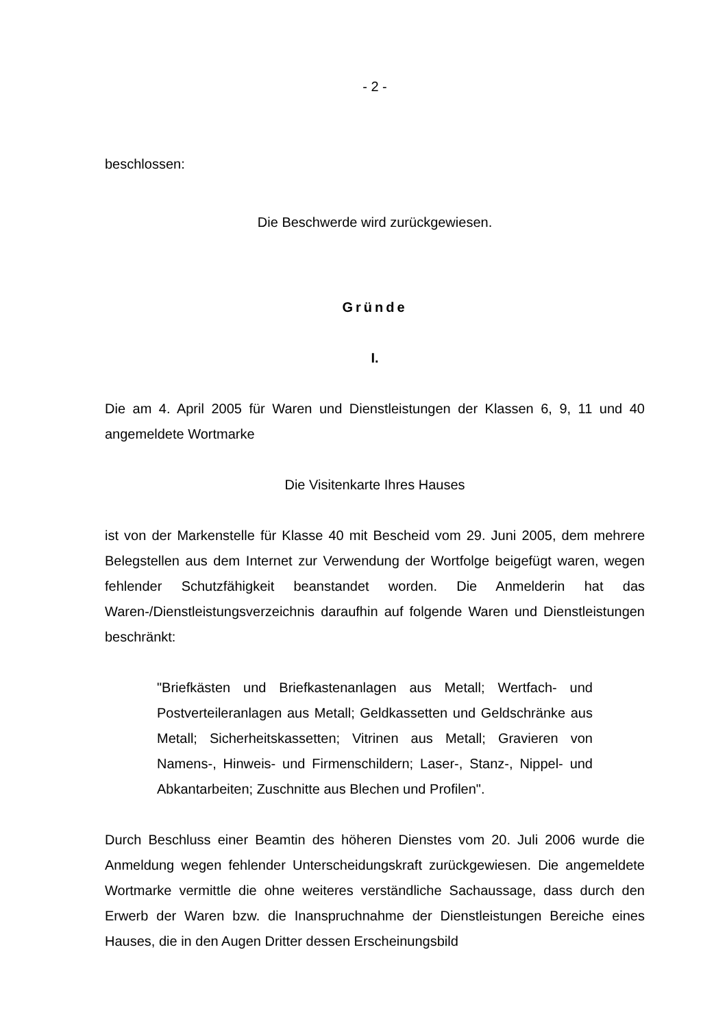- 2 -
beschlossen:
Die Beschwerde wird zurückgewiesen.
Gründe
I.
Die am 4. April 2005 für Waren und Dienstleistungen der Klassen 6, 9, 11 und 40 angemeldete Wortmarke
Die Visitenkarte Ihres Hauses
ist von der Markenstelle für Klasse 40 mit Bescheid vom 29. Juni 2005, dem mehrere Belegstellen aus dem Internet zur Verwendung der Wortfolge beigefügt waren, wegen fehlender Schutzfähigkeit beanstandet worden. Die Anmelderin hat das Waren-/Dienstleistungsverzeichnis daraufhin auf folgende Waren und Dienstleistungen beschränkt:
"Briefkästen und Briefkastenanlagen aus Metall; Wertfach- und Postverteileranlagen aus Metall; Geldkassetten und Geldschränke aus Metall; Sicherheitskassetten; Vitrinen aus Metall; Gravieren von Namens-, Hinweis- und Firmenschildern; Laser-, Stanz-, Nippel- und Abkantarbeiten; Zuschnitte aus Blechen und Profilen".
Durch Beschluss einer Beamtin des höheren Dienstes vom 20. Juli 2006 wurde die Anmeldung wegen fehlender Unterscheidungskraft zurückgewiesen. Die angemeldete Wortmarke vermittle die ohne weiteres verständliche Sachaussage, dass durch den Erwerb der Waren bzw. die Inanspruchnahme der Dienstleistungen Bereiche eines Hauses, die in den Augen Dritter dessen Erscheinungsbild